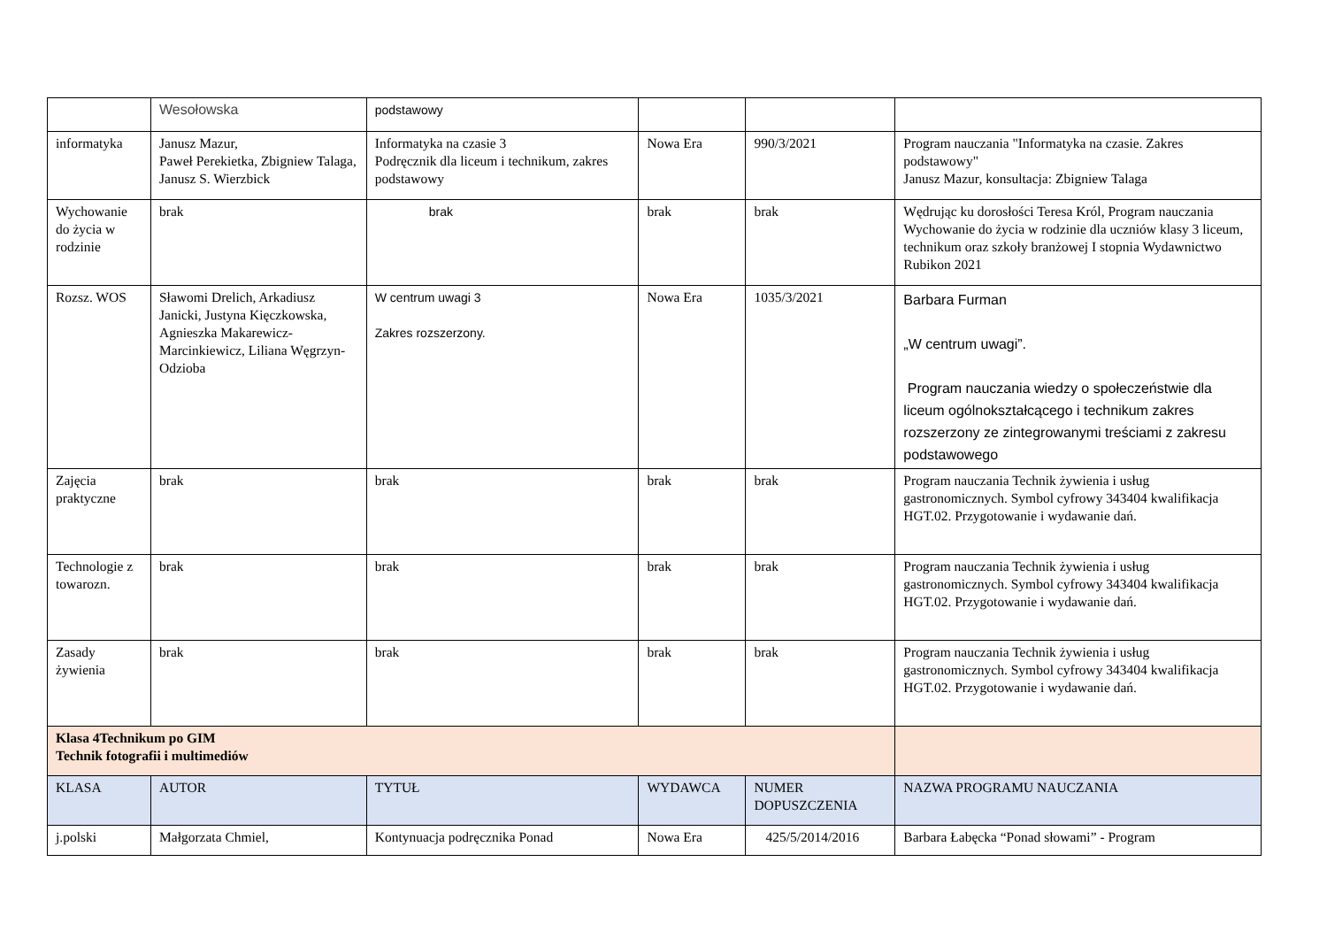| | Wesołowska | podstawowy | | | |
| informatyka | Janusz Mazur, Paweł Perekietka, Zbigniew Talaga, Janusz S. Wierzbick | Informatyka na czasie 3 Podręcznik dla liceum i technikum, zakres podstawowy | Nowa Era | 990/3/2021 | Program nauczania "Informatyka na czasie. Zakres podstawowy" Janusz Mazur, konsultacja: Zbigniew Talaga |
| Wychowanie do życia w rodzinie | brak | brak | brak | brak | Wędrując ku dorosłości Teresa Król, Program nauczania Wychowanie do życia w rodzinie dla uczniów klasy 3 liceum, technikum oraz szkoły branżowej I stopnia Wydawnictwo Rubikon 2021 |
| Rozsz. WOS | Sławomi Drelich, Arkadiusz Janicki, Justyna Kięczkowska, Agnieszka Makarewicz-Marcinkiewicz, Liliana Węgrzyn- Odzioba | W centrum uwagi 3 Zakres rozszerzony. | Nowa Era | 1035/3/2021 | Barbara Furman „W centrum uwagi”. Program nauczania wiedzy o społeczeństwie dla liceum ogólnokształcącego i technikum zakres rozszerzony ze zintegrowanymi treściami z zakresu podstawowego |
| Zajęcia praktyczne | brak | brak | brak | brak | Program nauczania Technik żywienia i usług gastronomicznych. Symbol cyfrowy 343404 kwalifikacja HGT.02. Przygotowanie i wydawanie dań. |
| Technologie z towarozn. | brak | brak | brak | brak | Program nauczania Technik żywienia i usług gastronomicznych. Symbol cyfrowy 343404 kwalifikacja HGT.02. Przygotowanie i wydawanie dań. |
| Zasady żywienia | brak | brak | brak | brak | Program nauczania Technik żywienia i usług gastronomicznych. Symbol cyfrowy 343404 kwalifikacja HGT.02. Przygotowanie i wydawanie dań. |
| Klasa 4Technikum po GIM Technik fotografii i multimediów | | | | | |
| KLASA | AUTOR | TYTUŁ | WYDAWCA | NUMER DOPUSZCZENIA | NAZWA PROGRAMU NAUCZANIA |
| j.polski | Małgorzata Chmiel, | Kontynuacja podręcznika Ponad | Nowa Era | 425/5/2014/2016 | Barbara Łabęcka “Ponad słowami” - Program |